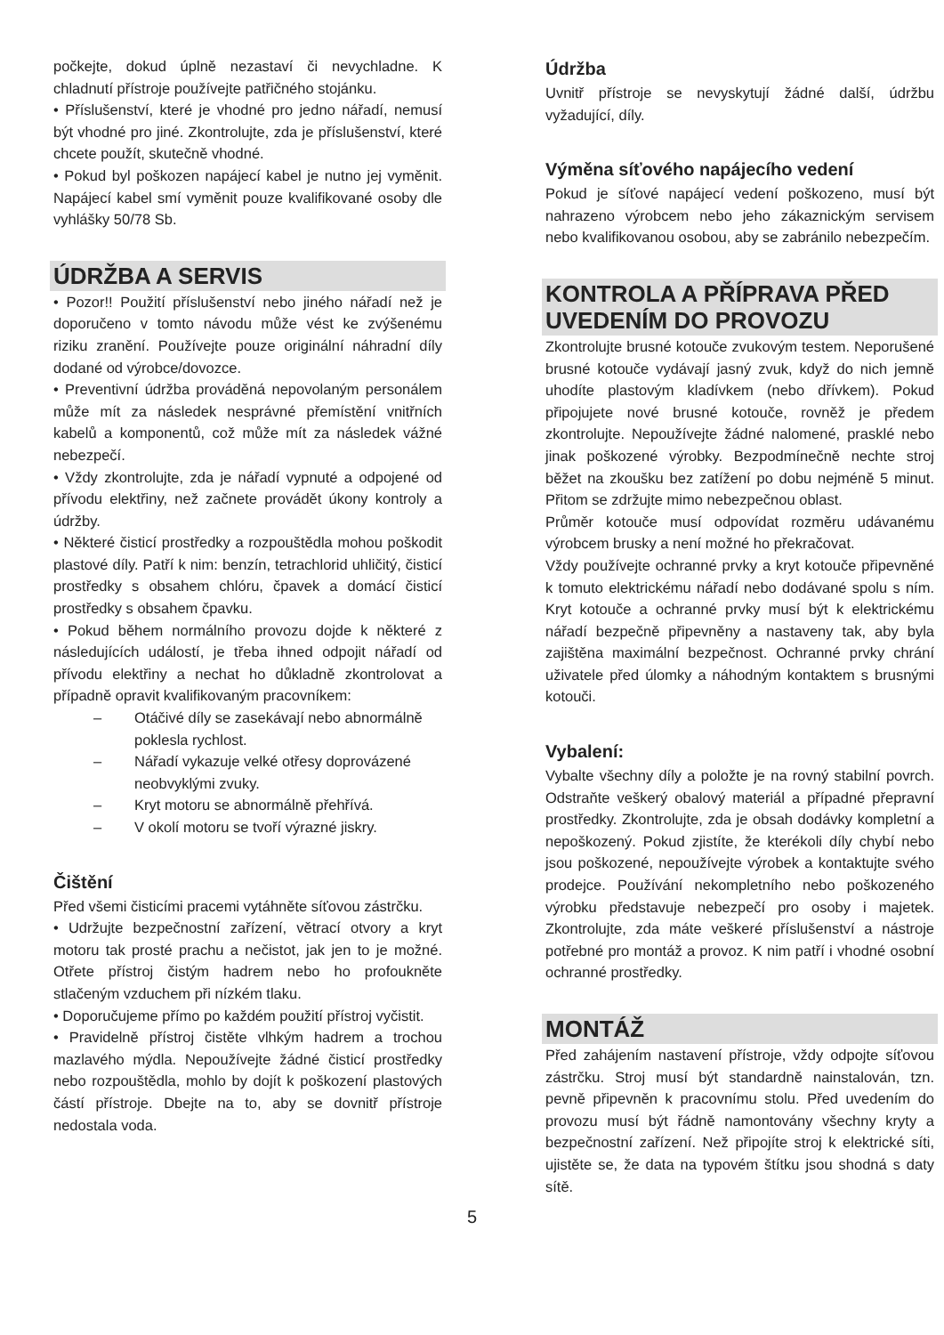počkejte, dokud úplně nezastaví či nevychladne. K chladnutí přístroje používejte patřičného stojánku.
• Příslušenství, které je vhodné pro jedno nářadí, nemusí být vhodné pro jiné. Zkontrolujte, zda je příslušenství, které chcete použít, skutečně vhodné.
• Pokud byl poškozen napájecí kabel je nutno jej vyměnit. Napájecí kabel smí vyměnit pouze kvalifikované osoby dle vyhlášky 50/78 Sb.
ÚDRŽBA A SERVIS
• Pozor!! Použití příslušenství nebo jiného nářadí než je doporučeno v tomto návodu může vést ke zvýšenému riziku zranění. Používejte pouze originální náhradní díly dodané od výrobce/dovozce.
• Preventivní údržba prováděná nepovolaným personálem může mít za následek nesprávné přemístění vnitřních kabelů a komponentů, což může mít za následek vážné nebezpečí.
• Vždy zkontrolujte, zda je nářadí vypnuté a odpojené od přívodu elektřiny, než začnete provádět úkony kontroly a údržby.
• Některé čisticí prostředky a rozpouštědla mohou poškodit plastové díly. Patří k nim: benzín, tetrachlorid uhličitý, čisticí prostředky s obsahem chlóru, čpavek a domácí čisticí prostředky s obsahem čpavku.
• Pokud během normálního provozu dojde k některé z následujících událostí, je třeba ihned odpojit nářadí od přívodu elektřiny a nechat ho důkladně zkontrolovat a případně opravit kvalifikovaným pracovníkem:
– Otáčivé díly se zasekávají nebo abnormálně poklesla rychlost.
– Nářadí vykazuje velké otřesy doprovázené neobvyklými zvuky.
– Kryt motoru se abnormálně přehřívá.
– V okolí motoru se tvoří výrazné jiskry.
Čištění
Před všemi čisticími pracemi vytáhněte síťovou zástrčku.
• Udržujte bezpečnostní zařízení, větrací otvory a kryt motoru tak prosté prachu a nečistot, jak jen to je možné. Otřete přístroj čistým hadrem nebo ho profoukněte stlačeným vzduchem při nízkém tlaku.
• Doporučujeme přímo po každém použití přístroj vyčistit.
• Pravidelně přístroj čistěte vlhkým hadrem a trochou mazlavého mýdla. Nepoužívejte žádné čisticí prostředky nebo rozpouštědla, mohlo by dojít k poškození plastových částí přístroje. Dbejte na to, aby se dovnitř přístroje nedostala voda.
Údržba
Uvnitř přístroje se nevyskytují žádné další, údržbu vyžadující, díly.
Výměna síťového napájecího vedení
Pokud je síťové napájecí vedení poškozeno, musí být nahrazeno výrobcem nebo jeho zákaznickým servisem nebo kvalifikovanou osobou, aby se zabránilo nebezpečím.
KONTROLA A PŘÍPRAVA PŘED UVEDENÍM DO PROVOZU
Zkontrolujte brusné kotouče zvukovým testem. Neporušené brusné kotouče vydávají jasný zvuk, když do nich jemně uhodíte plastovým kladívkem (nebo dřívkem). Pokud připojujete nové brusné kotouče, rovněž je předem zkontrolujte. Nepoužívejte žádné nalomené, prasklé nebo jinak poškozené výrobky. Bezpodmínečně nechte stroj běžet na zkoušku bez zatížení po dobu nejméně 5 minut. Přitom se zdržujte mimo nebezpečnou oblast.
Průměr kotouče musí odpovídat rozměru udávanému výrobcem brusky a není možné ho překračovat.
Vždy používejte ochranné prvky a kryt kotouče připevněné k tomuto elektrickému nářadí nebo dodávané spolu s ním. Kryt kotouče a ochranné prvky musí být k elektrickému nářadí bezpečně připevněny a nastaveny tak, aby byla zajištěna maximální bezpečnost. Ochranné prvky chrání uživatele před úlomky a náhodným kontaktem s brusnými kotouči.
Vybalení:
Vybalte všechny díly a položte je na rovný stabilní povrch. Odstraňte veškerý obalový materiál a případné přepravní prostředky. Zkontrolujte, zda je obsah dodávky kompletní a nepoškozený. Pokud zjistíte, že kterékoli díly chybí nebo jsou poškozené, nepoužívejte výrobek a kontaktujte svého prodejce. Používání nekompletního nebo poškozeného výrobku představuje nebezpečí pro osoby i majetek. Zkontrolujte, zda máte veškeré příslušenství a nástroje potřebné pro montáž a provoz. K nim patří i vhodné osobní ochranné prostředky.
MONTÁŽ
Před zahájením nastavení přístroje, vždy odpojte síťovou zástrčku. Stroj musí být standardně nainstalován, tzn. pevně připevněn k pracovnímu stolu. Před uvedením do provozu musí být řádně namontovány všechny kryty a bezpečnostní zařízení. Než připojíte stroj k elektrické síti, ujistěte se, že data na typovém štítku jsou shodná s daty sítě.
5